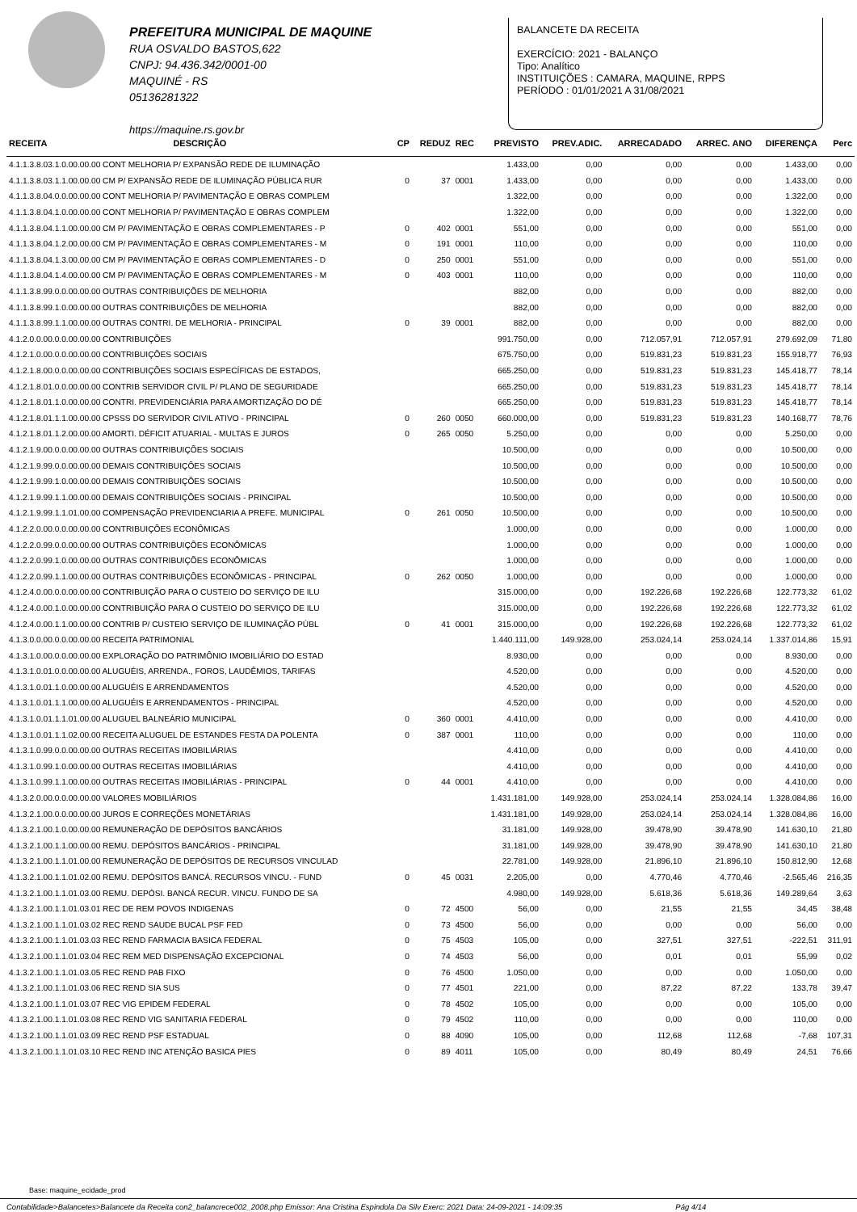PREFEITURA MUNICIPAL DE MAQUINE
RUA OSVALDO BASTOS,622
CNPJ: 94.436.342/0001-00
MAQUINÉ - RS
05136281322
https://maquine.rs.gov.br
BALANCETE DA RECEITA
EXERCÍCIO: 2021 - BALANÇO
Tipo: Analítico
INSTITUIÇÕES : CAMARA, MAQUINE, RPPS
PERÍODO : 01/01/2021 A 31/08/2021
| RECEITA | DESCRIÇÃO | CP | REDUZ | REC | PREVISTO | PREV.ADIC. | ARRECADADO | ARREC. ANO | DIFERENÇA | Perc |
| --- | --- | --- | --- | --- | --- | --- | --- | --- | --- | --- |
| 4.1.1.3.8.03.1.0.00.00.00 CONT MELHORIA P/ EXPANSÃO REDE DE ILUMINAÇÃO | | | | | 1.433,00 | 0,00 | 0,00 | 0,00 | 1.433,00 | 0,00 |
| 4.1.1.3.8.03.1.1.00.00.00 CM P/ EXPANSÃO REDE DE ILUMINAÇÃO PÚBLICA RUR | | 0 | 37 | 0001 | 1.433,00 | 0,00 | 0,00 | 0,00 | 1.433,00 | 0,00 |
| 4.1.1.3.8.04.0.0.00.00.00 CONT MELHORIA P/ PAVIMENTAÇÃO E OBRAS COMPLEM | | | | | 1.322,00 | 0,00 | 0,00 | 0,00 | 1.322,00 | 0,00 |
| 4.1.1.3.8.04.1.0.00.00.00 CONT MELHORIA P/ PAVIMENTAÇÃO E OBRAS COMPLEM | | | | | 1.322,00 | 0,00 | 0,00 | 0,00 | 1.322,00 | 0,00 |
| 4.1.1.3.8.04.1.1.00.00.00 CM P/ PAVIMENTAÇÃO E OBRAS COMPLEMENTARES - P | | 0 | 402 | 0001 | 551,00 | 0,00 | 0,00 | 0,00 | 551,00 | 0,00 |
| 4.1.1.3.8.04.1.2.00.00.00 CM P/ PAVIMENTAÇÃO E OBRAS COMPLEMENTARES - M | | 0 | 191 | 0001 | 110,00 | 0,00 | 0,00 | 0,00 | 110,00 | 0,00 |
| 4.1.1.3.8.04.1.3.00.00.00 CM P/ PAVIMENTAÇÃO E OBRAS COMPLEMENTARES - D | | 0 | 250 | 0001 | 551,00 | 0,00 | 0,00 | 0,00 | 551,00 | 0,00 |
| 4.1.1.3.8.04.1.4.00.00.00 CM P/ PAVIMENTAÇÃO E OBRAS COMPLEMENTARES - M | | 0 | 403 | 0001 | 110,00 | 0,00 | 0,00 | 0,00 | 110,00 | 0,00 |
| 4.1.1.3.8.99.0.0.00.00.00 OUTRAS CONTRIBUIÇÕES DE MELHORIA | | | | | 882,00 | 0,00 | 0,00 | 0,00 | 882,00 | 0,00 |
| 4.1.1.3.8.99.1.0.00.00.00 OUTRAS CONTRIBUIÇÕES DE MELHORIA | | | | | 882,00 | 0,00 | 0,00 | 0,00 | 882,00 | 0,00 |
| 4.1.1.3.8.99.1.1.00.00.00 OUTRAS CONTRI. DE MELHORIA - PRINCIPAL | | 0 | 39 | 0001 | 882,00 | 0,00 | 0,00 | 0,00 | 882,00 | 0,00 |
| 4.1.2.0.0.00.0.0.00.00.00 CONTRIBUIÇÕES | | | | | 991.750,00 | 0,00 | 712.057,91 | 712.057,91 | 279.692,09 | 71,80 |
| 4.1.2.1.0.00.0.0.00.00.00 CONTRIBUIÇÕES SOCIAIS | | | | | 675.750,00 | 0,00 | 519.831,23 | 519.831,23 | 155.918,77 | 76,93 |
| 4.1.2.1.8.00.0.0.00.00.00 CONTRIBUIÇÕES SOCIAIS ESPECÍFICAS DE ESTADOS, | | | | | 665.250,00 | 0,00 | 519.831,23 | 519.831,23 | 145.418,77 | 78,14 |
| 4.1.2.1.8.01.0.0.00.00.00 CONTRIB SERVIDOR CIVIL P/ PLANO DE SEGURIDADE | | | | | 665.250,00 | 0,00 | 519.831,23 | 519.831,23 | 145.418,77 | 78,14 |
| 4.1.2.1.8.01.1.0.00.00.00 CONTRI. PREVIDENCIÁRIA PARA AMORTIZAÇÃO DO DÉ | | | | | 665.250,00 | 0,00 | 519.831,23 | 519.831,23 | 145.418,77 | 78,14 |
| 4.1.2.1.8.01.1.1.00.00.00 CPSSS DO SERVIDOR CIVIL ATIVO - PRINCIPAL | | 0 | 260 | 0050 | 660.000,00 | 0,00 | 519.831,23 | 519.831,23 | 140.168,77 | 78,76 |
| 4.1.2.1.8.01.1.2.00.00.00 AMORTI. DÉFICIT ATUARIAL - MULTAS E JUROS | | 0 | 265 | 0050 | 5.250,00 | 0,00 | 0,00 | 0,00 | 5.250,00 | 0,00 |
| 4.1.2.1.9.00.0.0.00.00.00 OUTRAS CONTRIBUIÇÕES SOCIAIS | | | | | 10.500,00 | 0,00 | 0,00 | 0,00 | 10.500,00 | 0,00 |
| 4.1.2.1.9.99.0.0.00.00.00 DEMAIS CONTRIBUIÇÕES SOCIAIS | | | | | 10.500,00 | 0,00 | 0,00 | 0,00 | 10.500,00 | 0,00 |
| 4.1.2.1.9.99.1.0.00.00.00 DEMAIS CONTRIBUIÇÕES SOCIAIS | | | | | 10.500,00 | 0,00 | 0,00 | 0,00 | 10.500,00 | 0,00 |
| 4.1.2.1.9.99.1.1.00.00.00 DEMAIS CONTRIBUIÇÕES SOCIAIS - PRINCIPAL | | | | | 10.500,00 | 0,00 | 0,00 | 0,00 | 10.500,00 | 0,00 |
| 4.1.2.1.9.99.1.1.01.00.00 COMPENSAÇÃO PREVIDENCIARIA A PREFE. MUNICIPAL | | 0 | 261 | 0050 | 10.500,00 | 0,00 | 0,00 | 0,00 | 10.500,00 | 0,00 |
| 4.1.2.2.0.00.0.0.00.00.00 CONTRIBUIÇÕES ECONÔMICAS | | | | | 1.000,00 | 0,00 | 0,00 | 0,00 | 1.000,00 | 0,00 |
| 4.1.2.2.0.99.0.0.00.00.00 OUTRAS CONTRIBUIÇÕES ECONÔMICAS | | | | | 1.000,00 | 0,00 | 0,00 | 0,00 | 1.000,00 | 0,00 |
| 4.1.2.2.0.99.1.0.00.00.00 OUTRAS CONTRIBUIÇÕES ECONÔMICAS | | | | | 1.000,00 | 0,00 | 0,00 | 0,00 | 1.000,00 | 0,00 |
| 4.1.2.2.0.99.1.1.00.00.00 OUTRAS CONTRIBUIÇÕES ECONÔMICAS - PRINCIPAL | | 0 | 262 | 0050 | 1.000,00 | 0,00 | 0,00 | 0,00 | 1.000,00 | 0,00 |
| 4.1.2.4.0.00.0.0.00.00.00 CONTRIBUIÇÃO PARA O CUSTEIO DO SERVIÇO DE ILU | | | | | 315.000,00 | 0,00 | 192.226,68 | 192.226,68 | 122.773,32 | 61,02 |
| 4.1.2.4.0.00.1.0.00.00.00 CONTRIBUIÇÃO PARA O CUSTEIO DO SERVIÇO DE ILU | | | | | 315.000,00 | 0,00 | 192.226,68 | 192.226,68 | 122.773,32 | 61,02 |
| 4.1.2.4.0.00.1.1.00.00.00 CONTRIB P/ CUSTEIO SERVIÇO DE ILUMINAÇÃO PÚBL | | 0 | 41 | 0001 | 315.000,00 | 0,00 | 192.226,68 | 192.226,68 | 122.773,32 | 61,02 |
| 4.1.3.0.0.00.0.0.00.00.00 RECEITA PATRIMONIAL | | | | | 1.440.111,00 | 149.928,00 | 253.024,14 | 253.024,14 | 1.337.014,86 | 15,91 |
| 4.1.3.1.0.00.0.0.00.00.00 EXPLORAÇÃO DO PATRIMÔNIO IMOBILIÁRIO DO ESTAD | | | | | 8.930,00 | 0,00 | 0,00 | 0,00 | 8.930,00 | 0,00 |
| 4.1.3.1.0.01.0.0.00.00.00 ALUGUÉIS, ARRENDA., FOROS, LAUDÊMIOS, TARIFAS | | | | | 4.520,00 | 0,00 | 0,00 | 0,00 | 4.520,00 | 0,00 |
| 4.1.3.1.0.01.1.0.00.00.00 ALUGUÉIS E ARRENDAMENTOS | | | | | 4.520,00 | 0,00 | 0,00 | 0,00 | 4.520,00 | 0,00 |
| 4.1.3.1.0.01.1.1.00.00.00 ALUGUÉIS E ARRENDAMENTOS - PRINCIPAL | | | | | 4.520,00 | 0,00 | 0,00 | 0,00 | 4.520,00 | 0,00 |
| 4.1.3.1.0.01.1.1.01.00.00 ALUGUEL BALNEÁRIO MUNICIPAL | | 0 | 360 | 0001 | 4.410,00 | 0,00 | 0,00 | 0,00 | 4.410,00 | 0,00 |
| 4.1.3.1.0.01.1.1.02.00.00 RECEITA ALUGUEL DE ESTANDES FESTA DA POLENTA | | 0 | 387 | 0001 | 110,00 | 0,00 | 0,00 | 0,00 | 110,00 | 0,00 |
| 4.1.3.1.0.99.0.0.00.00.00 OUTRAS RECEITAS IMOBILIÁRIAS | | | | | 4.410,00 | 0,00 | 0,00 | 0,00 | 4.410,00 | 0,00 |
| 4.1.3.1.0.99.1.0.00.00.00 OUTRAS RECEITAS IMOBILIÁRIAS | | | | | 4.410,00 | 0,00 | 0,00 | 0,00 | 4.410,00 | 0,00 |
| 4.1.3.1.0.99.1.1.00.00.00 OUTRAS RECEITAS IMOBILIÁRIAS - PRINCIPAL | | 0 | 44 | 0001 | 4.410,00 | 0,00 | 0,00 | 0,00 | 4.410,00 | 0,00 |
| 4.1.3.2.0.00.0.0.00.00.00 VALORES MOBILIÁRIOS | | | | | 1.431.181,00 | 149.928,00 | 253.024,14 | 253.024,14 | 1.328.084,86 | 16,00 |
| 4.1.3.2.1.00.0.0.00.00.00 JUROS E CORREÇÕES MONETÁRIAS | | | | | 1.431.181,00 | 149.928,00 | 253.024,14 | 253.024,14 | 1.328.084,86 | 16,00 |
| 4.1.3.2.1.00.1.0.00.00.00 REMUNERAÇÃO DE DEPÓSITOS BANCÁRIOS | | | | | 31.181,00 | 149.928,00 | 39.478,90 | 39.478,90 | 141.630,10 | 21,80 |
| 4.1.3.2.1.00.1.1.00.00.00 REMU. DEPÓSITOS BANCÁRIOS - PRINCIPAL | | | | | 31.181,00 | 149.928,00 | 39.478,90 | 39.478,90 | 141.630,10 | 21,80 |
| 4.1.3.2.1.00.1.1.01.00.00 REMUNERAÇÃO DE DEPÓSITOS DE RECURSOS VINCULAD | | | | | 22.781,00 | 149.928,00 | 21.896,10 | 21.896,10 | 150.812,90 | 12,68 |
| 4.1.3.2.1.00.1.1.01.02.00 REMU. DEPÓSITOS BANCÁ. RECURSOS VINCU. - FUND | | 0 | 45 | 0031 | 2.205,00 | 0,00 | 4.770,46 | 4.770,46 | -2.565,46 | 216,35 |
| 4.1.3.2.1.00.1.1.01.03.00 REMU. DEPÓSI. BANCÁ RECUR. VINCU. FUNDO DE SA | | | | | 4.980,00 | 149.928,00 | 5.618,36 | 5.618,36 | 149.289,64 | 3,63 |
| 4.1.3.2.1.00.1.1.01.03.01 REC DE REM POVOS INDIGENAS | | 0 | 72 | 4500 | 56,00 | 0,00 | 21,55 | 21,55 | 34,45 | 38,48 |
| 4.1.3.2.1.00.1.1.01.03.02 REC REND SAUDE BUCAL PSF FED | | 0 | 73 | 4500 | 56,00 | 0,00 | 0,00 | 0,00 | 56,00 | 0,00 |
| 4.1.3.2.1.00.1.1.01.03.03 REC REND FARMACIA BASICA FEDERAL | | 0 | 75 | 4503 | 105,00 | 0,00 | 327,51 | 327,51 | -222,51 | 311,91 |
| 4.1.3.2.1.00.1.1.01.03.04 REC REM MED DISPENSAÇÃO EXCEPCIONAL | | 0 | 74 | 4503 | 56,00 | 0,00 | 0,01 | 0,01 | 55,99 | 0,02 |
| 4.1.3.2.1.00.1.1.01.03.05 REC REND PAB FIXO | | 0 | 76 | 4500 | 1.050,00 | 0,00 | 0,00 | 0,00 | 1.050,00 | 0,00 |
| 4.1.3.2.1.00.1.1.01.03.06 REC REND SIA SUS | | 0 | 77 | 4501 | 221,00 | 0,00 | 87,22 | 87,22 | 133,78 | 39,47 |
| 4.1.3.2.1.00.1.1.01.03.07 REC VIG EPIDEM FEDERAL | | 0 | 78 | 4502 | 105,00 | 0,00 | 0,00 | 0,00 | 105,00 | 0,00 |
| 4.1.3.2.1.00.1.1.01.03.08 REC REND VIG SANITARIA FEDERAL | | 0 | 79 | 4502 | 110,00 | 0,00 | 0,00 | 0,00 | 110,00 | 0,00 |
| 4.1.3.2.1.00.1.1.01.03.09 REC REND PSF ESTADUAL | | 0 | 88 | 4090 | 105,00 | 0,00 | 112,68 | 112,68 | -7,68 | 107,31 |
| 4.1.3.2.1.00.1.1.01.03.10 REC REND INC ATENÇÃO BASICA PIES | | 0 | 89 | 4011 | 105,00 | 0,00 | 80,49 | 80,49 | 24,51 | 76,66 |
Base: maquine_ecidade_prod
Contabilidade>Balancetes>Balancete da Receita con2_balancrece002_2008.php Emissor: Ana Cristina Espindola Da Silv Exerc: 2021 Data: 24-09-2021 - 14:09:35 Pág 4/14